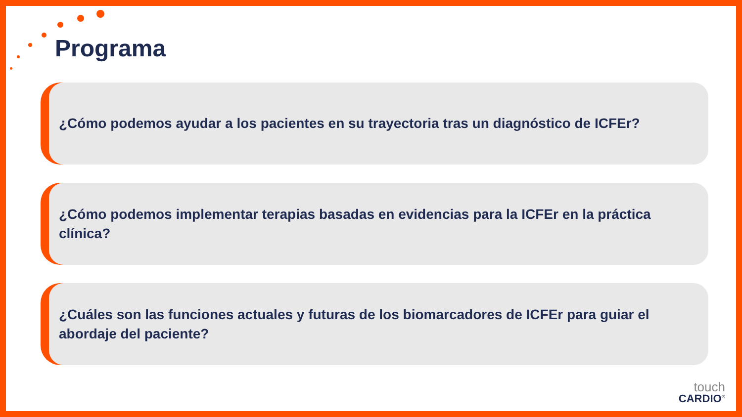Programa
¿Cómo podemos ayudar a los pacientes en su trayectoria tras un diagnóstico de ICFEr?
¿Cómo podemos implementar terapias basadas en evidencias para la ICFEr en la práctica clínica?
¿Cuáles son las funciones actuales y futuras de los biomarcadores de ICFEr para guiar el abordaje del paciente?
touch
CARDIO<sup>®</sup>